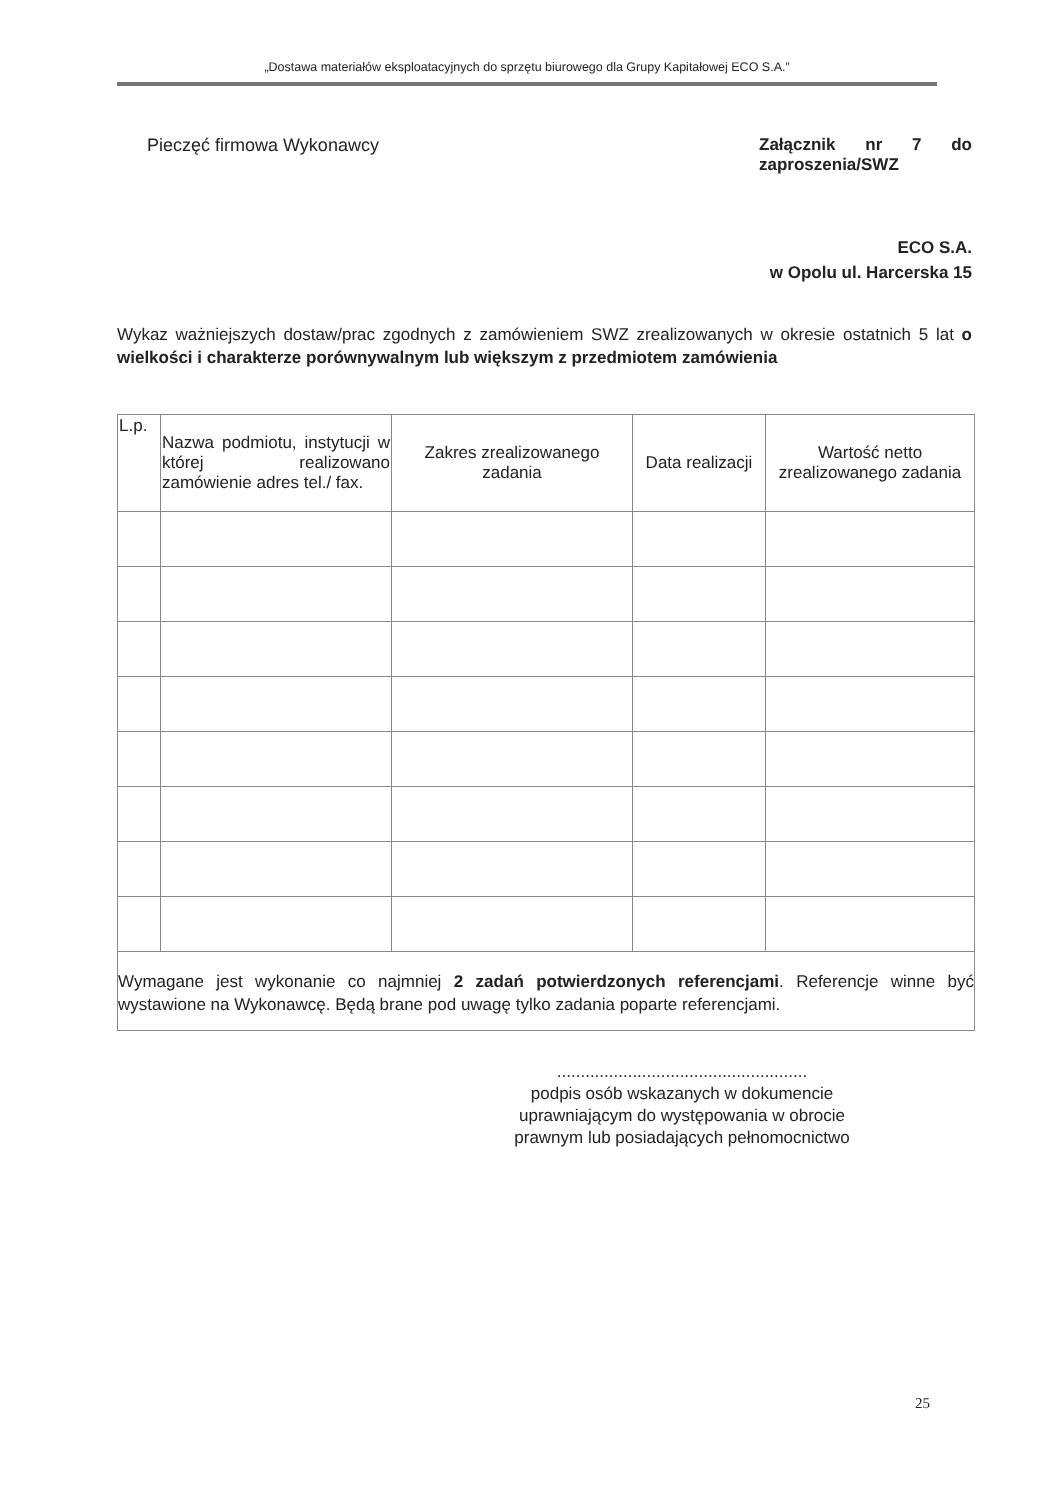„Dostawa materiałów eksploatacyjnych do sprzętu biurowego dla Grupy Kapitałowej ECO S.A.”
Pieczęć firmowa Wykonawcy Załącznik nr 7 do zaproszenia/SWZ
ECO S.A.
w Opolu ul. Harcerska 15
Wykaz ważniejszych dostaw/prac zgodnych z zamówieniem SWZ zrealizowanych w okresie ostatnich 5 lat o wielkości i charakterze porównywalnym lub większym z przedmiotem zamówienia
| L.p. | Nazwa podmiotu, instytucji w której realizowano zamówienie adres tel./ fax. | Zakres zrealizowanego zadania | Data realizacji | Wartość netto zrealizowanego zadania |
| --- | --- | --- | --- | --- |
Wymagane jest wykonanie co najmniej 2 zadań potwierdzonych referencjami. Referencje winne być wystawione na Wykonawcę. Będą brane pod uwagę tylko zadania poparte referencjami.
.....................................................
podpis osób wskazanych w dokumencie uprawniającym do występowania w obrocie prawnym lub posiadających pełnomocnictwo
25